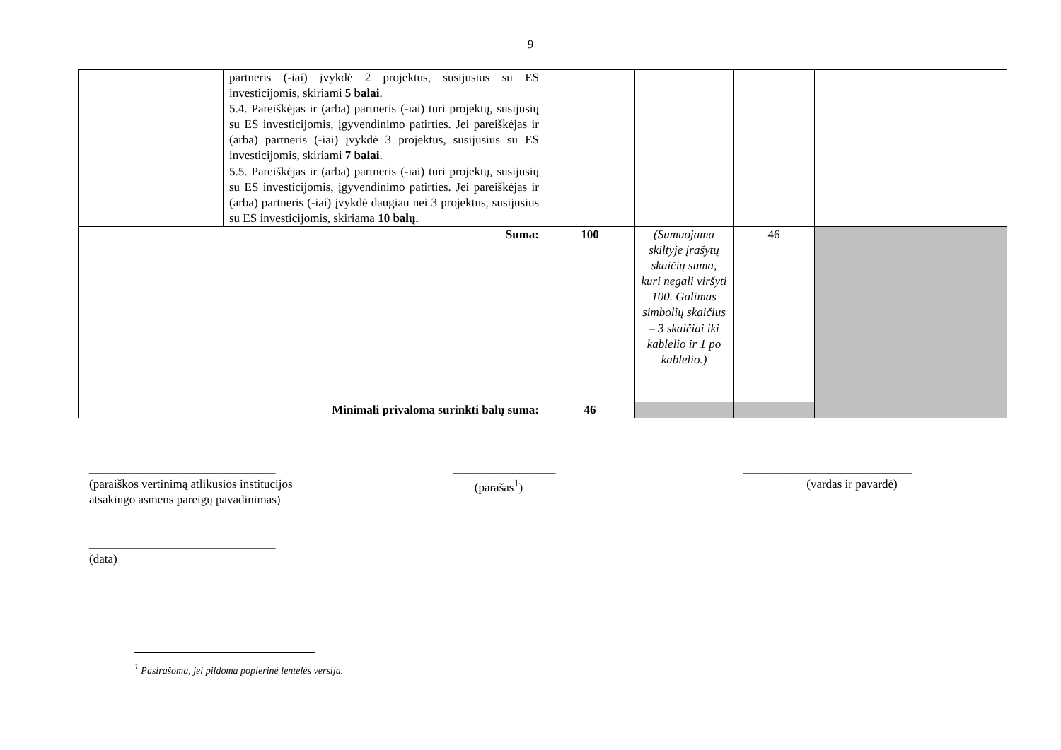9
| | partneris (-iai) įvykdė 2 projektus, susijusius su ES investicijomis, skiriami 5 balai . 5.4. Pareiškėjas ir (arba) partneris (-iai) turi projektų, susijusių su ES investicijomis, įgyvendinimo patirties. Jei pareiškėjas ir (arba) partneris (-iai) įvykdė 3 projektus, susijusius su ES investicijomis, skiriami 7 balai . 5.5. Pareiškėjas ir (arba) partneris (-iai) turi projektų, susijusių su ES investicijomis, įgyvendinimo patirties. Jei pareiškėjas ir (arba) partneris (-iai) įvykdė daugiau nei 3 projektus, susijusius su ES investicijomis, skiriama 10 balų. | | | | |
| Suma: | | 100 | (Sumuojama skiltyje įrašytų skaičių suma, kuri negali viršyti 100. Galimas simbolių skaičius – 3 skaičiai iki kablelio ir 1 po kablelio.) | 46 | |
| Minimali privaloma surinkti balų suma: | | 46 | | | |
_______________________________
(paraiškos vertinimą atlikusios institucijos
atsakingo asmens pareigų pavadinimas)
_________________
(parašas<sup>1</sup>)
____________________________
(vardas ir pavardė)
_______________________________
(data)
<sup>1</sup> Pasirašoma, jei pildoma popierinė lentelės versija.